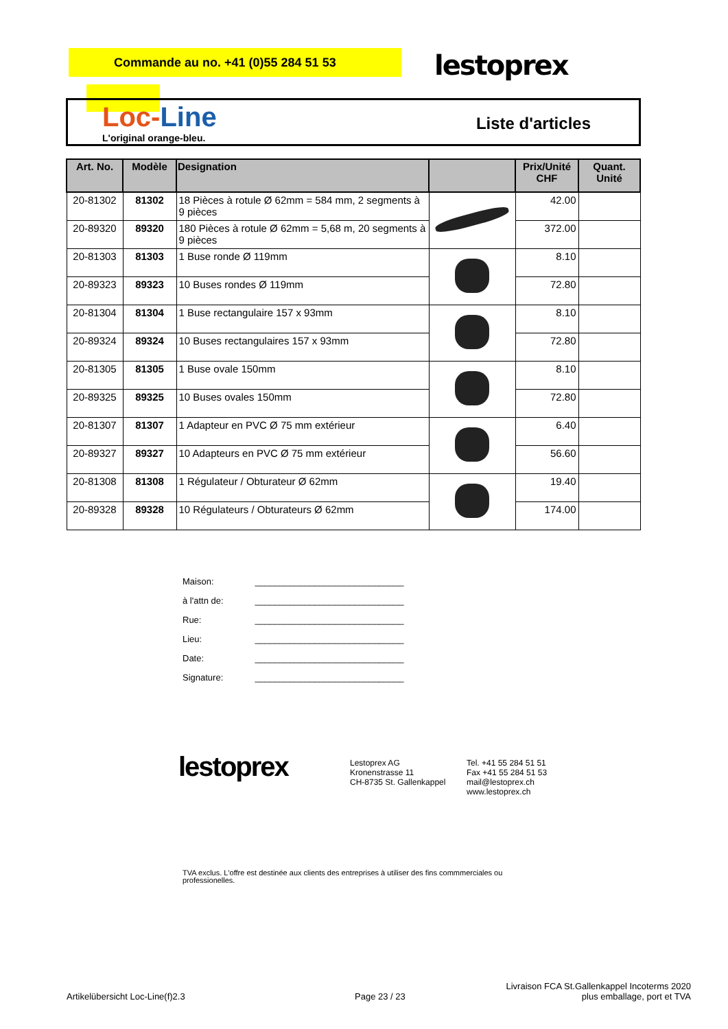Commande au no. +41 (0)55 284 51 53
lestoprex
Loc-Line
L'original orange-bleu.
Liste d'articles
| Art. No. | Modèle | Designation | | Prix/Unité CHF | Quant. Unité |
| --- | --- | --- | --- | --- | --- |
| 20-81302 | 81302 | 18 Pièces à rotule Ø 62mm = 584 mm, 2 segments à 9 pièces | | 42.00 | |
| 20-89320 | 89320 | 180 Pièces à rotule Ø 62mm = 5,68 m, 20 segments à 9 pièces | | 372.00 | |
| 20-81303 | 81303 | 1 Buse ronde Ø 119mm | | 8.10 | |
| 20-89323 | 89323 | 10 Buses rondes Ø 119mm | | 72.80 | |
| 20-81304 | 81304 | 1 Buse rectangulaire 157 x 93mm | | 8.10 | |
| 20-89324 | 89324 | 10 Buses rectangulaires 157 x 93mm | | 72.80 | |
| 20-81305 | 81305 | 1 Buse ovale 150mm | | 8.10 | |
| 20-89325 | 89325 | 10 Buses ovales 150mm | | 72.80 | |
| 20-81307 | 81307 | 1 Adapteur en PVC Ø 75 mm extérieur | | 6.40 | |
| 20-89327 | 89327 | 10 Adapteurs en PVC Ø 75 mm extérieur | | 56.60 | |
| 20-81308 | 81308 | 1 Régulateur / Obturateur Ø 62mm | | 19.40 | |
| 20-89328 | 89328 | 10 Régulateurs / Obturateurs Ø 62mm | | 174.00 | |
Maison: ______________________________
à l'attn de: ______________________________
Rue: ______________________________
Lieu: ______________________________
Date: ______________________________
Signature: ______________________________
lestoprex
Lestoprex AG
Kronenstrasse 11
CH-8735 St. Gallenkappel
Tel. +41 55 284 51 51
Fax +41 55 284 51 53
mail@lestoprex.ch
www.lestoprex.ch
TVA exclus. L'offre est destinée aux clients des entreprises à utiliser des fins commmerciales ou professionelles.
Artikelübersicht Loc-Line(f)2.3
Page 23 / 23
Livraison FCA St.Gallenkappel Incoterms 2020
plus emballage, port et TVA